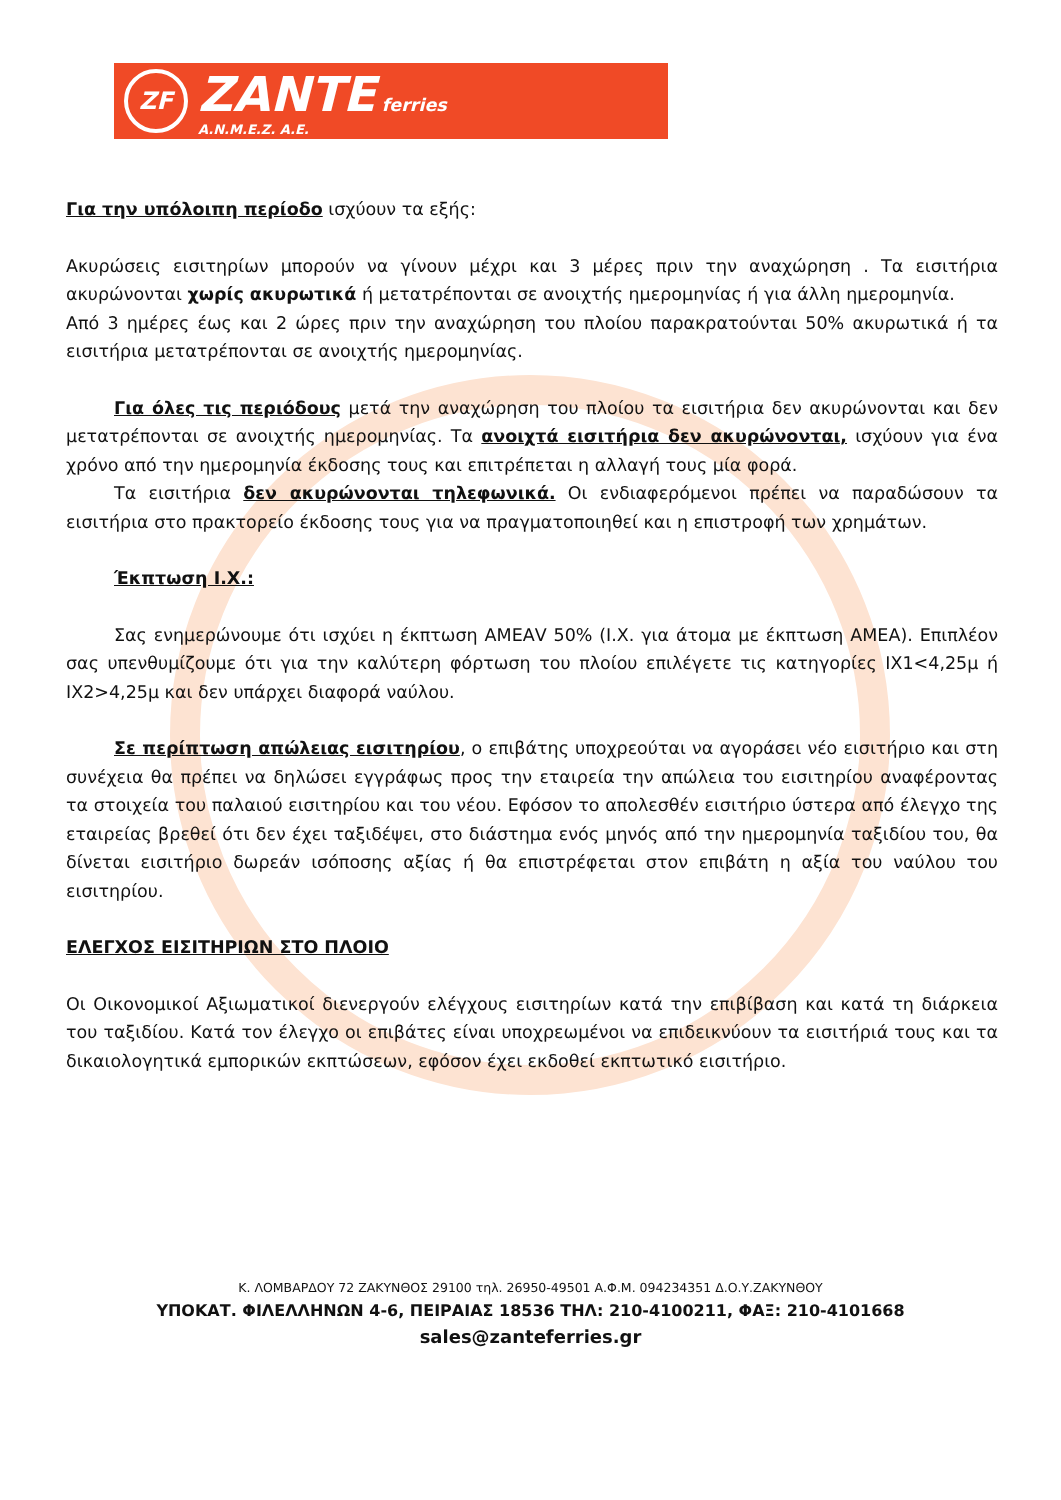ZF
ZANTE ferries
A.N.M.E.Z. A.E.
Για την υπόλοιπη περίοδο ισχύουν τα εξής:
Ακυρώσεις εισιτηρίων μπορούν να γίνουν μέχρι και 3 μέρες πριν την αναχώρηση . Τα εισιτήρια ακυρώνονται χωρίς ακυρωτικά ή μετατρέπονται σε ανοιχτής ημερομηνίας ή για άλλη ημερομηνία.
Από 3 ημέρες έως και 2 ώρες πριν την αναχώρηση του πλοίου παρακρατούνται 50% ακυρωτικά ή τα εισιτήρια μετατρέπονται σε ανοιχτής ημερομηνίας.
Για όλες τις περιόδους μετά την αναχώρηση του πλοίου τα εισιτήρια δεν ακυρώνονται και δεν μετατρέπονται σε ανοιχτής ημερομηνίας. Τα ανοιχτά εισιτήρια δεν ακυρώνονται, ισχύουν για ένα χρόνο από την ημερομηνία έκδοσης τους και επιτρέπεται η αλλαγή τους μία φορά.
Τα εισιτήρια δεν ακυρώνονται τηλεφωνικά. Οι ενδιαφερόμενοι πρέπει να παραδώσουν τα εισιτήρια στο πρακτορείο έκδοσης τους για να πραγματοποιηθεί και η επιστροφή των χρημάτων.
Έκπτωση Ι.Χ.:
Σας ενημερώνουμε ότι ισχύει η έκπτωση ΑΜΕΑV 50% (Ι.Χ. για άτομα με έκπτωση ΑΜΕΑ). Επιπλέον σας υπενθυμίζουμε ότι για την καλύτερη φόρτωση του πλοίου επιλέγετε τις κατηγορίες ΙΧ1<4,25μ ή ΙΧ2>4,25μ και δεν υπάρχει διαφορά ναύλου.
Σε περίπτωση απώλειας εισιτηρίου, ο επιβάτης υποχρεούται να αγοράσει νέο εισιτήριο και στη συνέχεια θα πρέπει να δηλώσει εγγράφως προς την εταιρεία την απώλεια του εισιτηρίου αναφέροντας τα στοιχεία του παλαιού εισιτηρίου και του νέου. Εφόσον το απολεσθέν εισιτήριο ύστερα από έλεγχο της εταιρείας βρεθεί ότι δεν έχει ταξιδέψει, στο διάστημα ενός μηνός από την ημερομηνία ταξιδίου του, θα δίνεται εισιτήριο δωρεάν ισόποσης αξίας ή θα επιστρέφεται στον επιβάτη η αξία του ναύλου του εισιτηρίου.
ΕΛΕΓΧΟΣ ΕΙΣΙΤΗΡΙΩΝ ΣΤΟ ΠΛΟΙΟ
Οι Οικονομικοί Αξιωματικοί διενεργούν ελέγχους εισιτηρίων κατά την επιβίβαση και κατά τη διάρκεια του ταξιδίου. Κατά τον έλεγχο οι επιβάτες είναι υποχρεωμένοι να επιδεικνύουν τα εισιτήριά τους και τα δικαιολογητικά εμπορικών εκπτώσεων, εφόσον έχει εκδοθεί εκπτωτικό εισιτήριο.
Κ. ΛΟΜΒΑΡΔΟΥ 72 ΖΑΚΥΝΘΟΣ 29100 τηλ. 26950-49501 Α.Φ.Μ. 094234351 Δ.Ο.Υ.ΖΑΚΥΝΘΟΥ
ΥΠΟΚΑΤ. ΦΙΛΕΛΛΗΝΩΝ 4-6, ΠΕΙΡΑΙΑΣ 18536 ΤΗΛ: 210-4100211, ΦΑΞ: 210-4101668
sales@zanteferries.gr